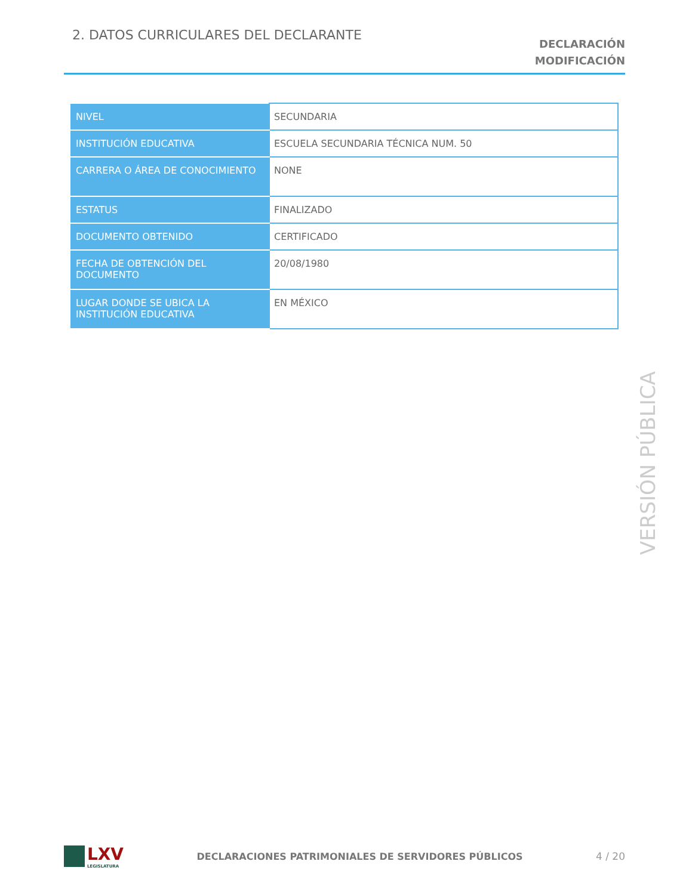2. DATOS CURRICULARES DEL DECLARANTE
DECLARACIÓN
MODIFICACIÓN
| NIVEL | SECUNDARIA |
| INSTITUCIÓN EDUCATIVA | ESCUELA SECUNDARIA TÉCNICA NUM. 50 |
| CARRERA O ÁREA DE CONOCIMIENTO | NONE |
| ESTATUS | FINALIZADO |
| DOCUMENTO OBTENIDO | CERTIFICADO |
| FECHA DE OBTENCIÓN DEL DOCUMENTO | 20/08/1980 |
| LUGAR DONDE SE UBICA LA INSTITUCIÓN EDUCATIVA | EN MÉXICO |
VERSIÓN PÚBLICA
LXV
LEGISLATURA
DECLARACIONES PATRIMONIALES DE SERVIDORES PÚBLICOS
4 / 20